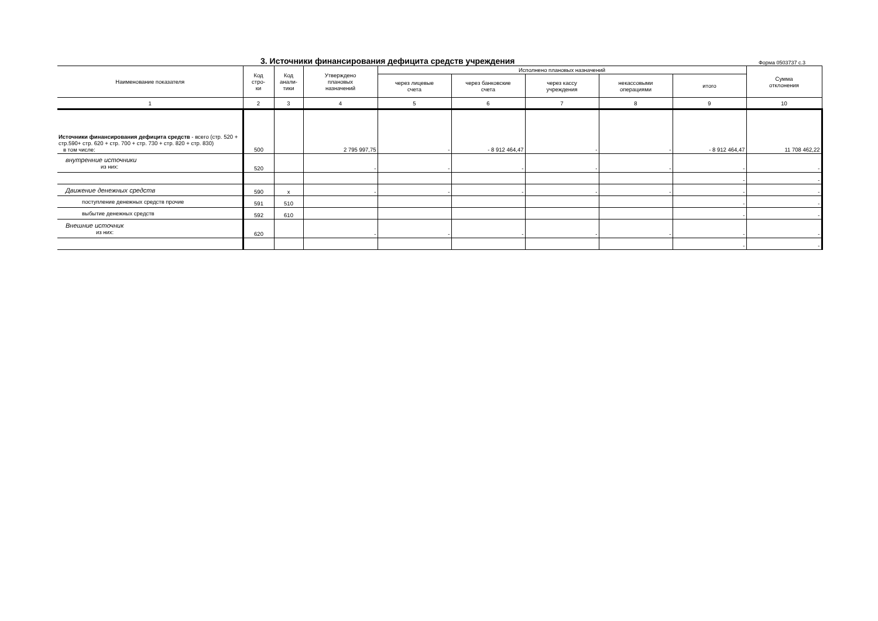3. Источники финансирования дефицита средств учреждения
Форма 0503737 с.3
| Наименование показателя | Код стро- ки | Код анали- тики | Утверждено плановых назначений | Исполнено плановых назначений | | | | | Сумма отклонения |
| --- | --- | --- | --- | --- | --- | --- | --- | --- | --- |
| | | | | через лицевые счета | через банковские счета | через кассу учреждения | некассовыми операциями | итого | |
| 1 | 2 | 3 | 4 | 5 | 6 | 7 | 8 | 9 | 10 |
| Источники финансирования дефицита средств - всего (стр. 520 + стр.590+ стр. 620 + стр. 700 + стр. 730 + стр. 820 + стр. 830) в том числе: | 500 | | 2 795 997,75 | - | - 8 912 464,47 | - | - | - 8 912 464,47 | 11 708 462,22 |
| внутренние источники из них: | 520 | | - | - | - | - | - | - | - |
| | | | | | | | | - | - |
| Движение денежных средств | 590 | x | - | - | - | - | - | - | - |
| поступление денежных средств прочие | 591 | 510 | | | | | | - | - |
| выбытие денежных средств | 592 | 610 | | | | | | - | - |
| Внешние источник из них: | 620 | | - | - | - | - | - | - | - |
| | | | | | | | | - | - |